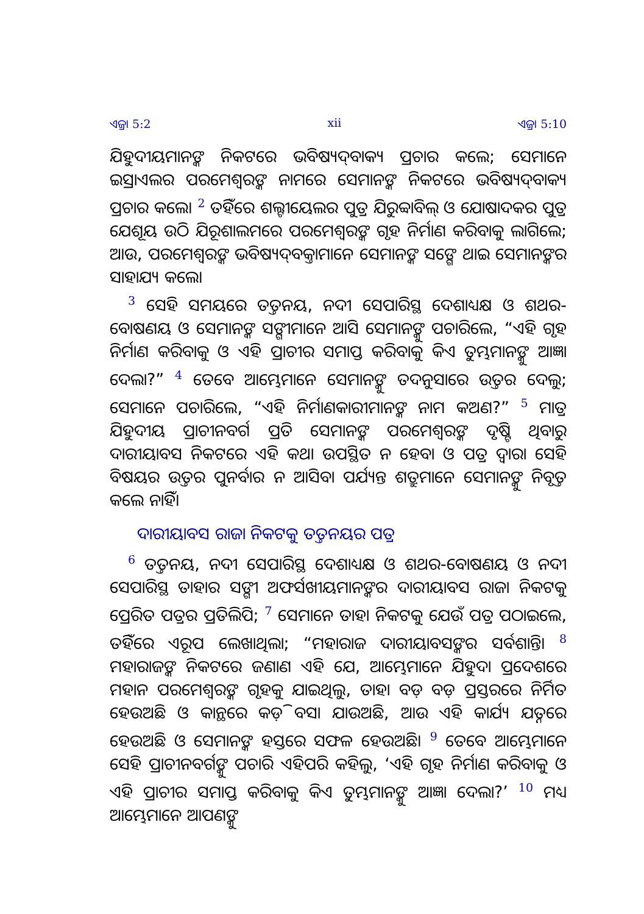ଏଜ୍ରା 5:2 xii ଏଜ୍ରା 5:10
ଯିହୁଦୀୟମାନଙ୍କ ନିକଟରେ ଭବିଷ୍ୟଦ୍‍ବାକ୍ୟ ପ୍ରଚାର କଲେ; ସେମାନେ ଇସ୍ରାଏଲର ପରମେଶ୍ୱରଙ୍କ ନାମରେ ସେମାନଙ୍କ ନିକଟରେ ଭବିଷ୍ୟଦ୍‍ବାକ୍ୟ ପ୍ରଚାର କଲେ। <sup>2</sup> ତହିଁରେ ଶଲ୍ଟୀୟେଲର ପୁତ୍ର ଯିରୁବ୍ବାବିଲ୍ ଓ ଯୋଷାଦକର ପୁତ୍ର ଯେଶୂୟ ଉଠି ଯିରୂଶାଲମରେ ପରମେଶ୍ୱରଙ୍କ ଗୃହ ନିର୍ମାଣ କରିବାକୁ ଲାଗିଲେ; ଆଉ, ପରମେଶ୍ୱରଙ୍କ ଭବିଷ୍ୟଦ୍‍ବକ୍ତାମାନେ ସେମାନଙ୍କ ସଙ୍ଗେ ଥାଇ ସେମାନଙ୍କର ସାହାଯ୍ୟ କଲେ।
<sup>3</sup> ସେହି ସମୟରେ ତତ୍ତନୟ, ନଦୀ ସେପାରିସ୍ଥ ଦେଶାଧ୍ୟକ୍ଷ ଓ ଶଥର-ବୋଷଣୟ ଓ ସେମାନଙ୍କ ସଙ୍ଗୀମାନେ ଆସି ସେମାନଙ୍କୁ ପଚାରିଲେ, “ଏହି ଗୃହ ନିର୍ମାଣ କରିବାକୁ ଓ ଏହି ପ୍ରାଚୀର ସମାପ୍ତ କରିବାକୁ କିଏ ତୁମ୍ଭମାନଙ୍କୁ ଆଜ୍ଞା ଦେଲା?” <sup>4</sup> ତେବେ ଆମ୍ଭେମାନେ ସେମାନଙ୍କୁ ତଦନୁସାରେ ଉତ୍ତର ଦେଲୁ; ସେମାନେ ପଚାରିଲେ, “ଏହି ନିର୍ମାଣକାରୀମାନଙ୍କ ନାମ କଅଣ?” <sup>5</sup> ମାତ୍ର ଯିହୁଦୀୟ ପ୍ରାଚୀନବର୍ଗ ପ୍ରତି ସେମାନଙ୍କ ପରମେଶ୍ୱରଙ୍କ ଦୃଷ୍ଟି ଥିବାରୁ ଦାରୀୟାବସ ନିକଟରେ ଏହି କଥା ଉପସ୍ଥିତ ନ ହେବା ଓ ପତ୍ର ଦ୍ୱାରା ସେହି ବିଷୟର ଉତ୍ତର ପୁନର୍ବାର ନ ଆସିବା ପର୍ଯ୍ୟନ୍ତ ଶତ୍ରୁମାନେ ସେମାନଙ୍କୁ ନିବୃତ୍ତ କଲେ ନାହିଁ।
ଦାରୀୟାବସ ରାଜା ନିକଟକୁ ତତ୍ତନୟର ପତ୍ର
<sup>6</sup> ତତ୍ତନୟ, ନଦୀ ସେପାରିସ୍ଥ ଦେଶାଧ୍ୟକ୍ଷ ଓ ଶଥର-ବୋଷଣୟ ଓ ନଦୀ ସେପାରିସ୍ଥ ତାହାର ସଙ୍ଗୀ ଅଫର୍ସଖୀୟମାନଙ୍କର ଦାରୀୟାବସ ରାଜା ନିକଟକୁ ପ୍ରେରିତ ପତ୍ରର ପ୍ରତିଲିପି; <sup>7</sup> ସେମାନେ ତାହା ନିକଟକୁ ଯେଉଁ ପତ୍ର ପଠାଇଲେ, ତହିଁରେ ଏରୂପ ଲେଖାଥିଲା; “ମହାରାଜ ଦାରୀୟାବସଙ୍କର ସର୍ବଶାନ୍ତି। <sup>8</sup> ମହାରାଜଙ୍କ ନିକଟରେ ଜଣାଣ ଏହି ଯେ, ଆମ୍ଭେମାନେ ଯିହୁଦା ପ୍ରଦେଶରେ ମହାନ ପରମେଶ୍ୱରଙ୍କ ଗୃହକୁ ଯାଇଥିଲୁ, ତାହା ବଡ଼ ବଡ଼ ପ୍ରସ୍ତରରେ ନିର୍ମିତ ହେଉଅଛି ଓ କାନ୍ଥରେ କଡ଼ି ବସା ଯାଉଅଛି, ଆଉ ଏହି କାର୍ଯ୍ୟ ଯତ୍ନରେ ହେଉଅଛି ଓ ସେମାନଙ୍କ ହସ୍ତରେ ସଫଳ ହେଉଅଛି। <sup>9</sup> ତେବେ ଆମ୍ଭେମାନେ ସେହି ପ୍ରାଚୀନବର୍ଗଙ୍କୁ ପଚାରି ଏହିପରି କହିଲୁ, ‘ଏହି ଗୃହ ନିର୍ମାଣ କରିବାକୁ ଓ ଏହି ପ୍ରାଚୀର ସମାପ୍ତ କରିବାକୁ କିଏ ତୁମ୍ଭମାନଙ୍କୁ ଆଜ୍ଞା ଦେଲା?’ <sup>10</sup> ମଧ୍ୟ ଆମ୍ଭେମାନେ ଆପଣଙ୍କୁ